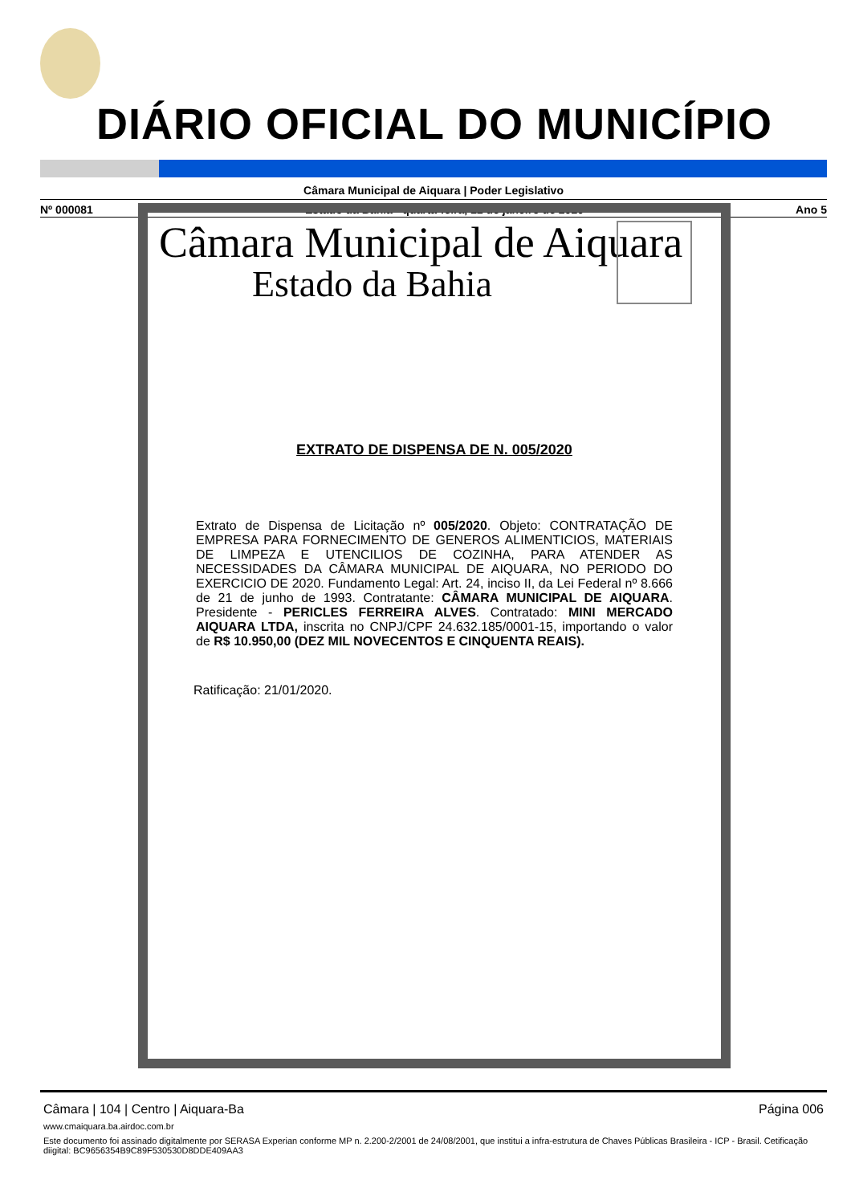DIÁRIO OFICIAL DO MUNICÍPIO
Câmara Municipal de Aiquara | Poder Legislativo
Nº 000081 Estado da Bahia - quarta-feira, 22 de janeiro de 2020 Ano 5
Câmara Municipal de Aiquara
Estado da Bahia
EXTRATO DE DISPENSA DE N. 005/2020
Extrato de Dispensa de Licitação nº 005/2020. Objeto: CONTRATAÇÃO DE EMPRESA PARA FORNECIMENTO DE GENEROS ALIMENTICIOS, MATERIAIS DE LIMPEZA E UTENCILIOS DE COZINHA, PARA ATENDER AS NECESSIDADES DA CÂMARA MUNICIPAL DE AIQUARA, NO PERIODO DO EXERCICIO DE 2020. Fundamento Legal: Art. 24, inciso II, da Lei Federal nº 8.666 de 21 de junho de 1993. Contratante: CÂMARA MUNICIPAL DE AIQUARA. Presidente - PERICLES FERREIRA ALVES. Contratado: MINI MERCADO AIQUARA LTDA, inscrita no CNPJ/CPF 24.632.185/0001-15, importando o valor de R$ 10.950,00 (DEZ MIL NOVECENTOS E CINQUENTA REAIS).
Ratificação: 21/01/2020.
Câmara | 104 | Centro | Aiquara-Ba Página 006
www.cmaiquara.ba.airdoc.com.br
Este documento foi assinado digitalmente por SERASA Experian conforme MP n. 2.200-2/2001 de 24/08/2001, que institui a infra-estrutura de Chaves Públicas Brasileira - ICP - Brasil. Cetificação diigital: BC9656354B9C89F530530D8DDE409AA3